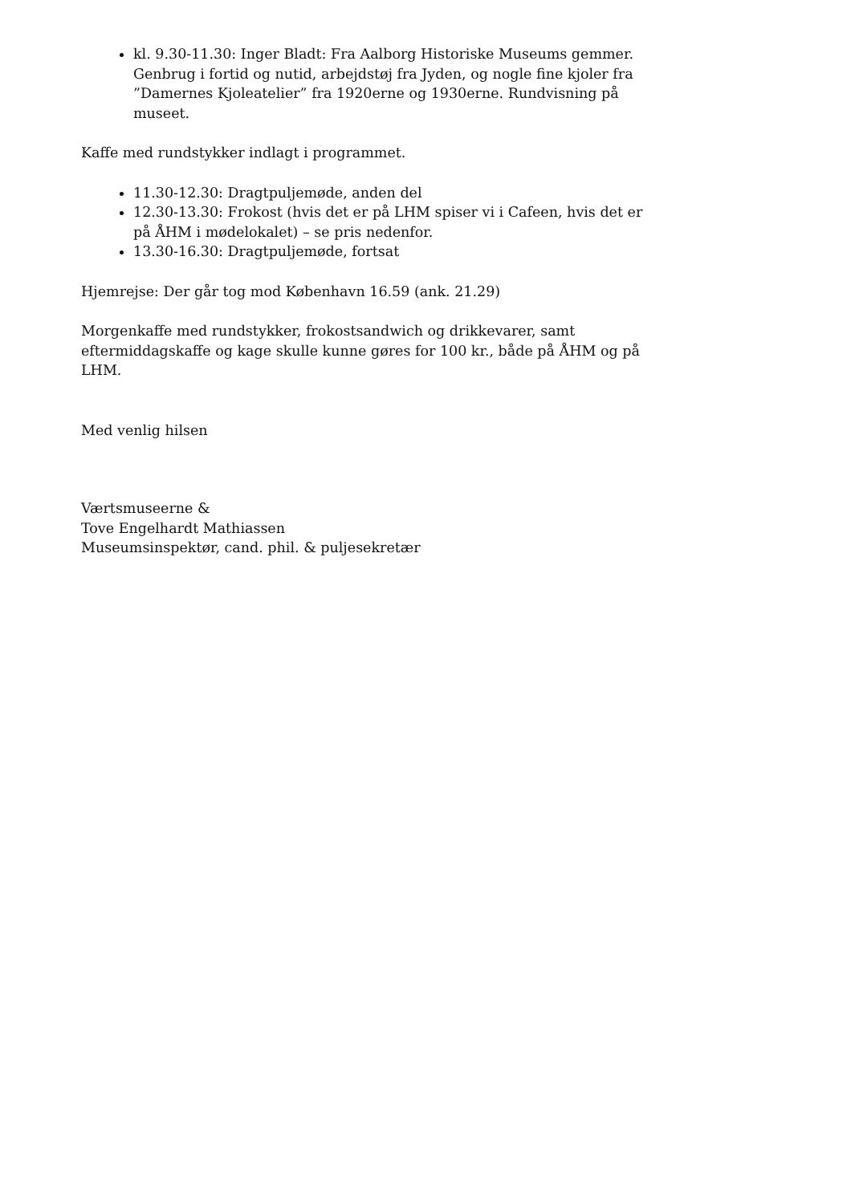kl. 9.30-11.30: Inger Bladt: Fra Aalborg Historiske Museums gemmer. Genbrug i fortid og nutid, arbejdstøj fra Jyden, og nogle fine kjoler fra ”Damernes Kjoleatelier” fra 1920erne og 1930erne. Rundvisning på museet.
Kaffe med rundstykker indlagt i programmet.
11.30-12.30: Dragtpuljemøde, anden del
12.30-13.30: Frokost (hvis det er på LHM spiser vi i Cafeen, hvis det er på ÅHM i mødelokalet) – se pris nedenfor.
13.30-16.30: Dragtpuljemøde, fortsat
Hjemrejse: Der går tog mod København 16.59 (ank. 21.29)
Morgenkaffe med rundstykker, frokostsandwich og drikkevarer, samt eftermiddagskaffe og kage skulle kunne gøres for 100 kr., både på ÅHM og på LHM.
Med venlig hilsen
Værtsmuseerne &
Tove Engelhardt Mathiassen
Museumsinspektør, cand. phil. & puljesekretær